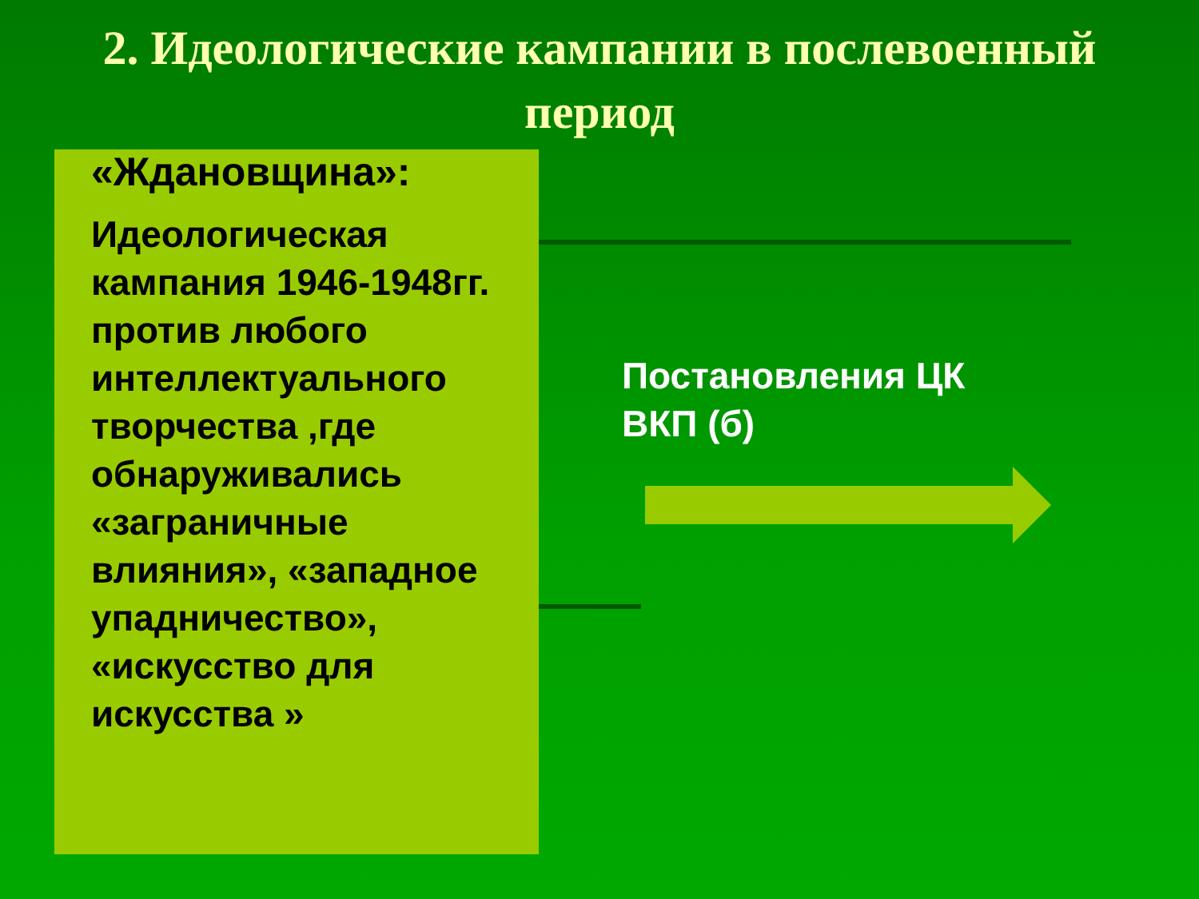2. Идеологические кампании в послевоенный период
«Ждановщина»:
Идеологическая кампания 1946-1948гг. против любого интеллектуального творчества ,где обнаруживались «заграничные влияния», «западное упадничество», «искусство для искусства »
Постановления ЦК
ВКП (б)